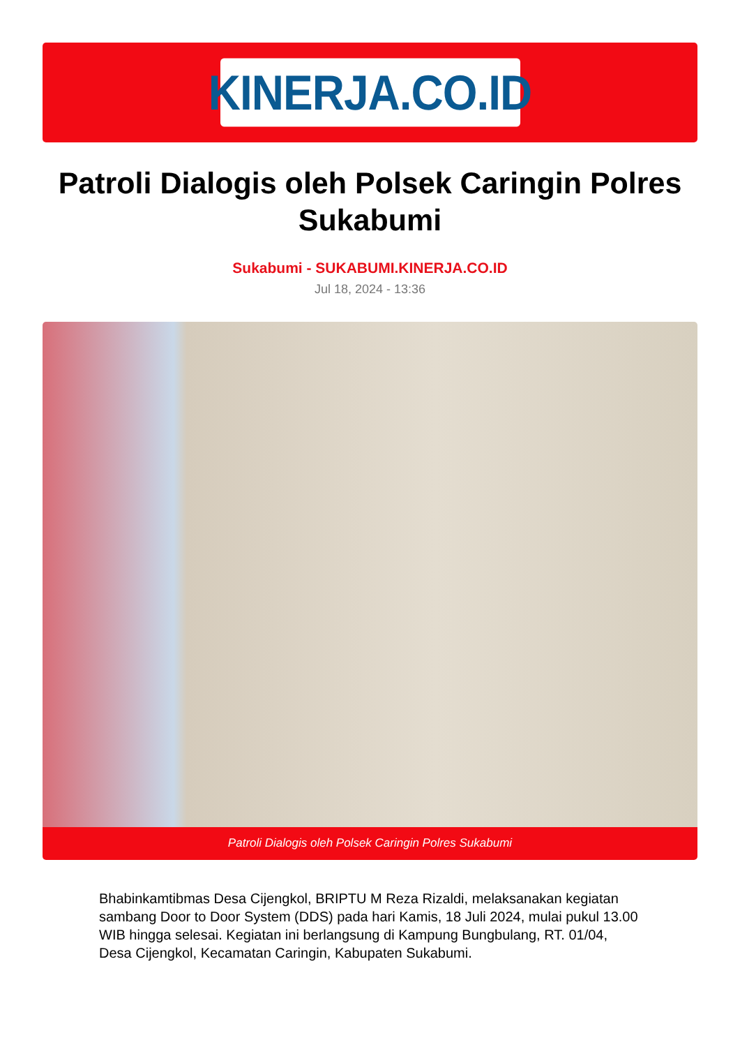KINERJA.CO.ID
Patroli Dialogis oleh Polsek Caringin Polres Sukabumi
Sukabumi - SUKABUMI.KINERJA.CO.ID
Jul 18, 2024 - 13:36
Patroli Dialogis oleh Polsek Caringin Polres Sukabumi
Bhabinkamtibmas Desa Cijengkol, BRIPTU M Reza Rizaldi, melaksanakan kegiatan sambang Door to Door System (DDS) pada hari Kamis, 18 Juli 2024, mulai pukul 13.00 WIB hingga selesai. Kegiatan ini berlangsung di Kampung Bungbulang, RT. 01/04, Desa Cijengkol, Kecamatan Caringin, Kabupaten Sukabumi.